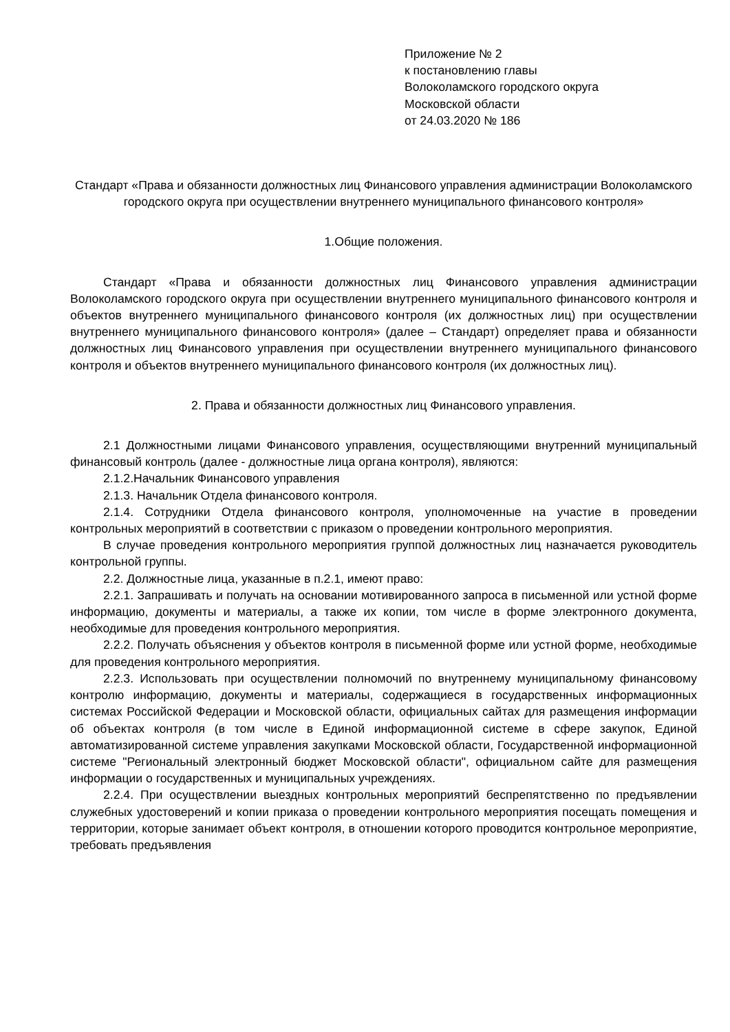Приложение № 2
к постановлению главы
Волоколамского городского округа
Московской области
от 24.03.2020 № 186
Стандарт «Права и обязанности должностных лиц Финансового управления администрации Волоколамского городского округа при осуществлении внутреннего муниципального финансового контроля»
1.Общие положения.
Стандарт «Права и обязанности должностных лиц Финансового управления администрации Волоколамского городского округа при осуществлении внутреннего муниципального финансового контроля и объектов внутреннего муниципального финансового контроля (их должностных лиц) при осуществлении внутреннего муниципального финансового контроля» (далее – Стандарт) определяет права и обязанности должностных лиц Финансового управления при осуществлении внутреннего муниципального финансового контроля и объектов внутреннего муниципального финансового контроля (их должностных лиц).
2. Права и обязанности должностных лиц Финансового управления.
2.1 Должностными лицами Финансового управления, осуществляющими внутренний муниципальный финансовый контроль (далее - должностные лица органа контроля), являются:
2.1.2.Начальник Финансового управления
2.1.3. Начальник Отдела финансового контроля.
2.1.4. Сотрудники Отдела финансового контроля, уполномоченные на участие в проведении контрольных мероприятий в соответствии с приказом о проведении контрольного мероприятия.
В случае проведения контрольного мероприятия группой должностных лиц назначается руководитель контрольной группы.
2.2. Должностные лица, указанные в п.2.1, имеют право:
2.2.1. Запрашивать и получать на основании мотивированного запроса в письменной или устной форме информацию, документы и материалы, а также их копии, том числе в форме электронного документа, необходимые для проведения контрольного мероприятия.
2.2.2. Получать объяснения у объектов контроля в письменной форме или устной форме, необходимые для проведения контрольного мероприятия.
2.2.3. Использовать при осуществлении полномочий по внутреннему муниципальному финансовому контролю информацию, документы и материалы, содержащиеся в государственных информационных системах Российской Федерации и Московской области, официальных сайтах для размещения информации об объектах контроля (в том числе в Единой информационной системе в сфере закупок, Единой автоматизированной системе управления закупками Московской области, Государственной информационной системе "Региональный электронный бюджет Московской области", официальном сайте для размещения информации о государственных и муниципальных учреждениях.
2.2.4. При осуществлении выездных контрольных мероприятий беспрепятственно по предъявлении служебных удостоверений и копии приказа о проведении контрольного мероприятия посещать помещения и территории, которые занимает объект контроля, в отношении которого проводится контрольное мероприятие, требовать предъявления